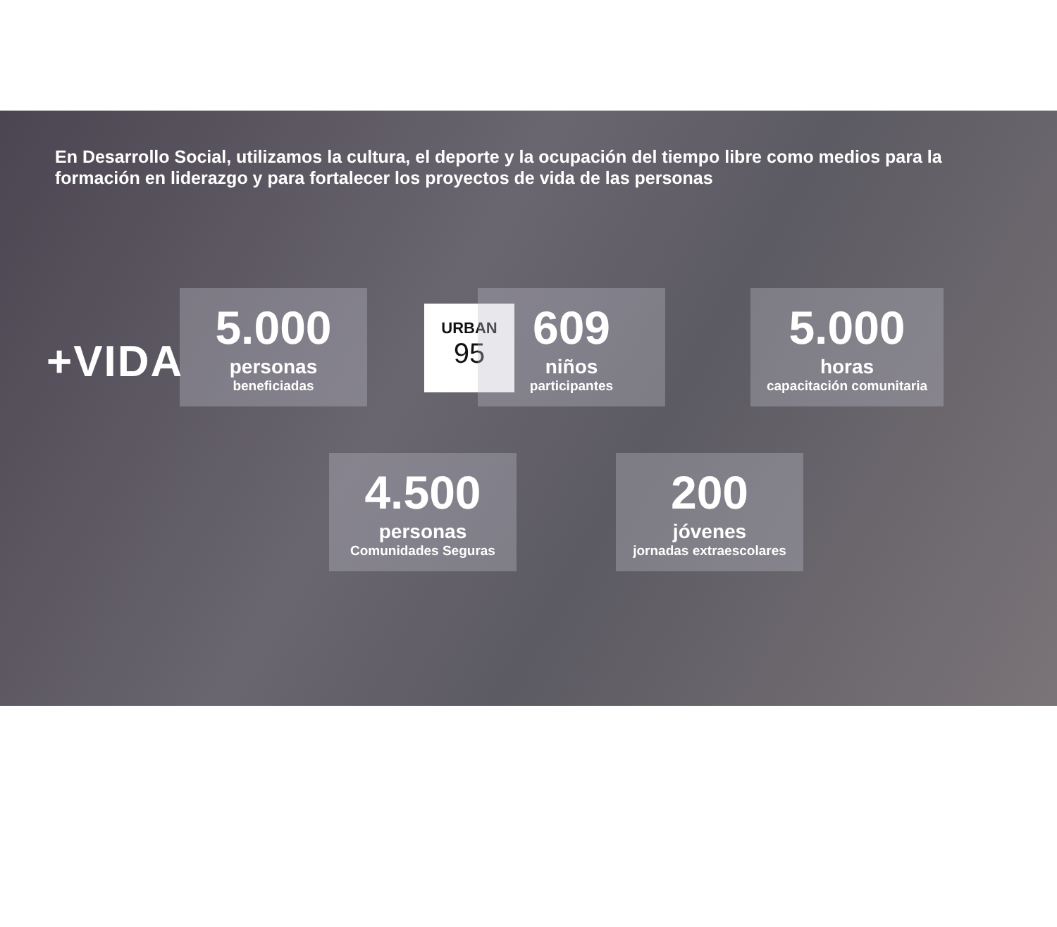En Desarrollo Social, utilizamos la cultura, el deporte y la ocupación del tiempo libre como medios para la formación en liderazgo y para fortalecer los proyectos de vida de las personas
+VIDA
5.000
personas
beneficiadas
URBAN
95
609
niños
participantes
5.000
horas
capacitación comunitaria
4.500
personas
Comunidades Seguras
200
jóvenes
jornadas extraescolares